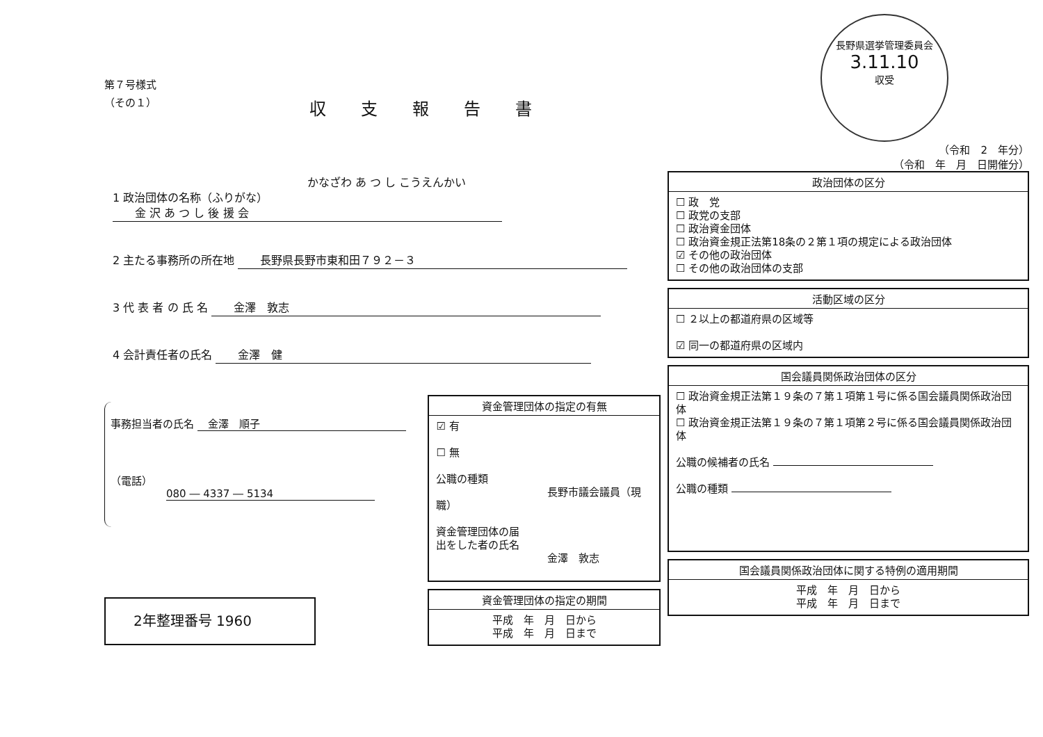第７号様式
（その１）
収支報告書
かなざわ あ つ し こうえんかい
1 政治団体の名称（ふりがな） 　　金 沢 あ つ し 後 援 会
2 主たる事務所の所在地 　　長野県長野市東和田７９２－３
3 代 表 者 の 氏 名 　　金澤　敦志
4 会計責任者の氏名 　　金澤　健
事務担当者の氏名 　金澤　順子
（電話） 080 ― 4337 ― 5134
資金管理団体の指定の有無
☑ 有
☐ 無
公職の種類
長野市議会議員（現職）
資金管理団体の届
出をした者の氏名
金澤　敦志
資金管理団体の指定の期間
平成　年　月　日から
平成　年　月　日まで
2年整理番号 1960
長野県選挙管理委員会
3.11.10
収受
（令和　2　年分）
（令和　年　月　日開催分）
政治団体の区分
☐ 政　党
☐ 政党の支部
☐ 政治資金団体
☐ 政治資金規正法第18条の２第１項の規定による政治団体
☑ その他の政治団体
☐ その他の政治団体の支部
活動区域の区分
☐ ２以上の都道府県の区域等
☑ 同一の都道府県の区域内
国会議員関係政治団体の区分
☐ 政治資金規正法第１９条の７第１項第１号に係る国会議員関係政治団体
☐ 政治資金規正法第１９条の７第１項第２号に係る国会議員関係政治団体
公職の候補者の氏名
公職の種類
国会議員関係政治団体に関する特例の適用期間
平成　年　月　日から
平成　年　月　日まで